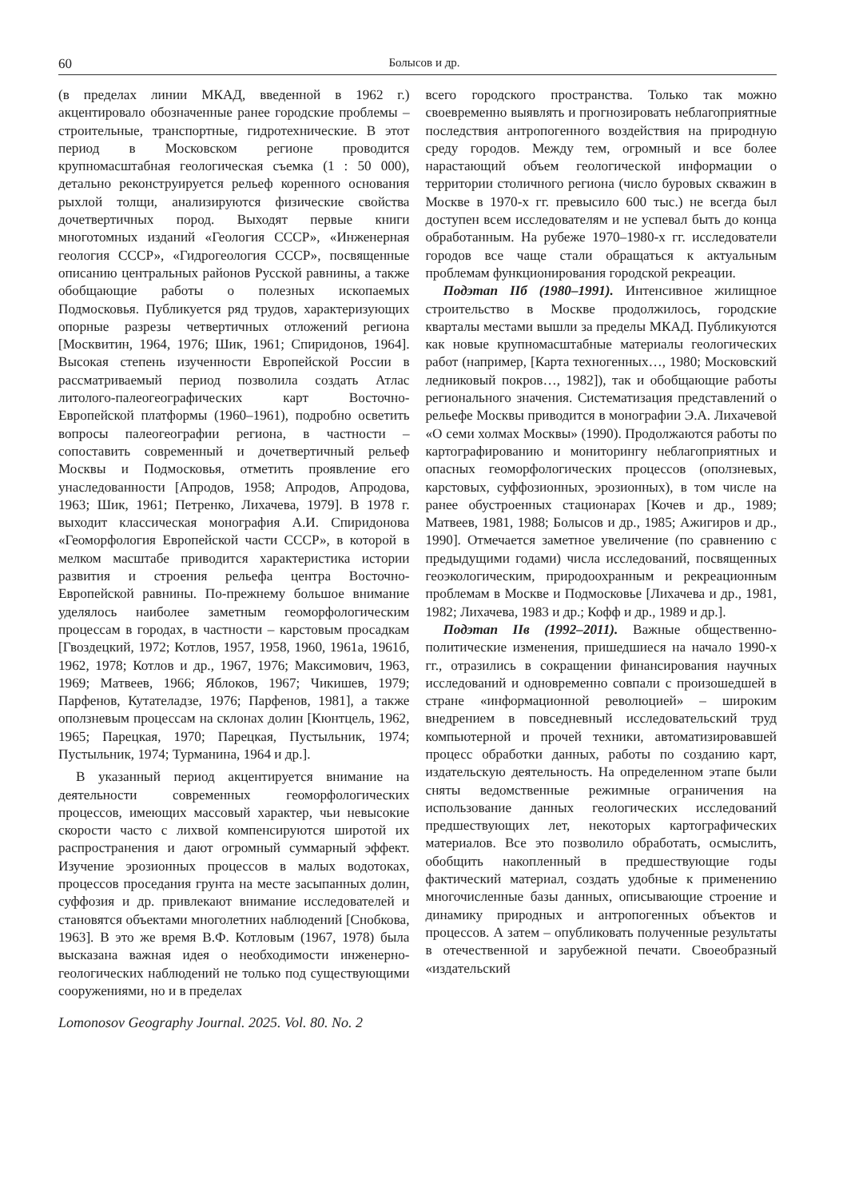60 Болысов и др.
(в пределах линии МКАД, введенной в 1962 г.) акцентировало обозначенные ранее городские проблемы – строительные, транспортные, гидротехнические. В этот период в Московском регионе проводится крупномасштабная геологическая съемка (1 : 50 000), детально реконструируется рельеф коренного основания рыхлой толщи, анализируются физические свойства дочетвертичных пород. Выходят первые книги многотомных изданий «Геология СССР», «Инженерная геология СССР», «Гидрогеология СССР», посвященные описанию центральных районов Русской равнины, а также обобщающие работы о полезных ископаемых Подмосковья. Публикуется ряд трудов, характеризующих опорные разрезы четвертичных отложений региона [Москвитин, 1964, 1976; Шик, 1961; Спиридонов, 1964]. Высокая степень изученности Европейской России в рассматриваемый период позволила создать Атлас литолого-палеогеографических карт Восточно-Европейской платформы (1960–1961), подробно осветить вопросы палеогеографии региона, в частности – сопоставить современный и дочетвертичный рельеф Москвы и Подмосковья, отметить проявление его унаследованности [Апродов, 1958; Апродов, Апродова, 1963; Шик, 1961; Петренко, Лихачева, 1979]. В 1978 г. выходит классическая монография А.И. Спиридонова «Геоморфология Европейской части СССР», в которой в мелком масштабе приводится характеристика истории развития и строения рельефа центра Восточно-Европейской равнины. По-прежнему большое внимание уделялось наиболее заметным геоморфологическим процессам в городах, в частности – карстовым просадкам [Гвоздецкий, 1972; Котлов, 1957, 1958, 1960, 1961а, 1961б, 1962, 1978; Котлов и др., 1967, 1976; Максимович, 1963, 1969; Матвеев, 1966; Яблоков, 1967; Чикишев, 1979; Парфенов, Кутателадзе, 1976; Парфенов, 1981], а также оползневым процессам на склонах долин [Кюнтцель, 1962, 1965; Парецкая, 1970; Парецкая, Пустыльник, 1974; Пустыльник, 1974; Турманина, 1964 и др.].
В указанный период акцентируется внимание на деятельности современных геоморфологических процессов, имеющих массовый характер, чьи невысокие скорости часто с лихвой компенсируются широтой их распространения и дают огромный суммарный эффект. Изучение эрозионных процессов в малых водотоках, процессов проседания грунта на месте засыпанных долин, суффозия и др. привлекают внимание исследователей и становятся объектами многолетних наблюдений [Снобкова, 1963]. В это же время В.Ф. Котловым (1967, 1978) была высказана важная идея о необходимости инженерно-геологических наблюдений не только под существующими сооружениями, но и в пределах
всего городского пространства. Только так можно своевременно выявлять и прогнозировать неблагоприятные последствия антропогенного воздействия на природную среду городов. Между тем, огромный и все более нарастающий объем геологической информации о территории столичного региона (число буровых скважин в Москве в 1970-х гг. превысило 600 тыс.) не всегда был доступен всем исследователям и не успевал быть до конца обработанным. На рубеже 1970–1980-х гг. исследователи городов все чаще стали обращаться к актуальным проблемам функционирования городской рекреации.
Подэтап IIб (1980–1991). Интенсивное жилищное строительство в Москве продолжилось, городские кварталы местами вышли за пределы МКАД. Публикуются как новые крупномасштабные материалы геологических работ (например, [Карта техногенных…, 1980; Московский ледниковый покров…, 1982]), так и обобщающие работы регионального значения. Систематизация представлений о рельефе Москвы приводится в монографии Э.А. Лихачевой «О семи холмах Москвы» (1990). Продолжаются работы по картографированию и мониторингу неблагоприятных и опасных геоморфологических процессов (оползневых, карстовых, суффозионных, эрозионных), в том числе на ранее обустроенных стационарах [Кочев и др., 1989; Матвеев, 1981, 1988; Болысов и др., 1985; Ажигиров и др., 1990]. Отмечается заметное увеличение (по сравнению с предыдущими годами) числа исследований, посвященных геоэкологическим, природоохранным и рекреационным проблемам в Москве и Подмосковье [Лихачева и др., 1981, 1982; Лихачева, 1983 и др.; Кофф и др., 1989 и др.].
Подэтап IIв (1992–2011). Важные общественно-политические изменения, пришедшиеся на начало 1990-х гг., отразились в сокращении финансирования научных исследований и одновременно совпали с произошедшей в стране «информационной революцией» – широким внедрением в повседневный исследовательский труд компьютерной и прочей техники, автоматизировавшей процесс обработки данных, работы по созданию карт, издательскую деятельность. На определенном этапе были сняты ведомственные режимные ограничения на использование данных геологических исследований предшествующих лет, некоторых картографических материалов. Все это позволило обработать, осмыслить, обобщить накопленный в предшествующие годы фактический материал, создать удобные к применению многочисленные базы данных, описывающие строение и динамику природных и антропогенных объектов и процессов. А затем – опубликовать полученные результаты в отечественной и зарубежной печати. Своеобразный «издательский
Lomonosov Geography Journal. 2025. Vol. 80. No. 2